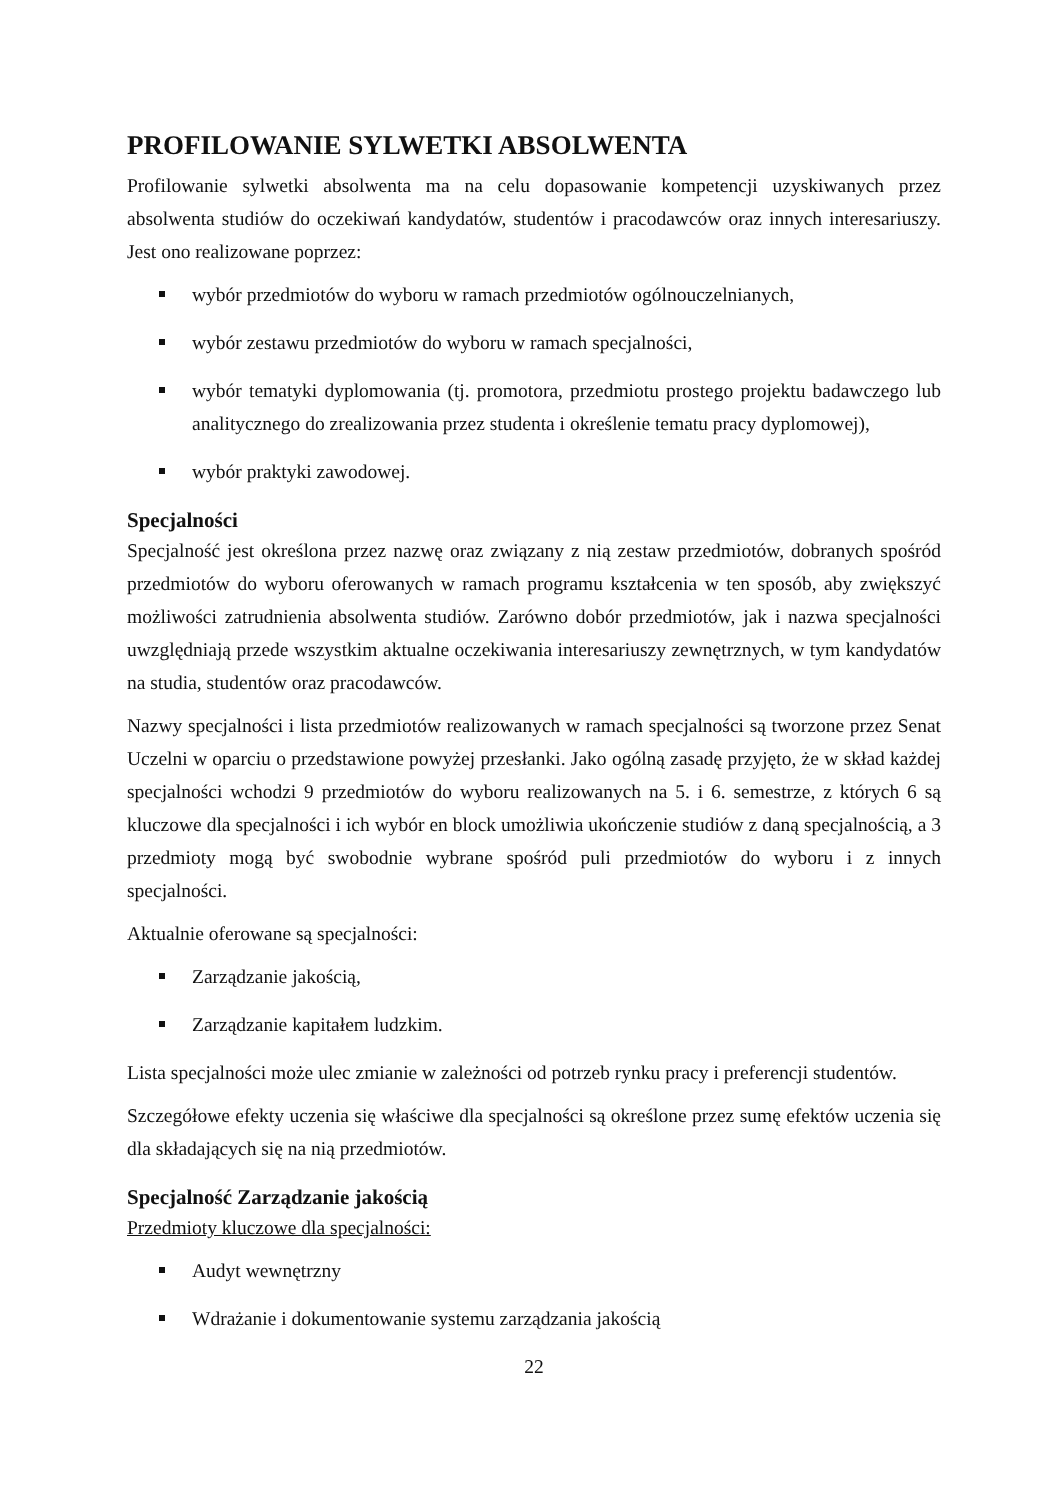PROFILOWANIE SYLWETKI ABSOLWENTA
Profilowanie sylwetki absolwenta ma na celu dopasowanie kompetencji uzyskiwanych przez absolwenta studiów do oczekiwań kandydatów, studentów i pracodawców oraz innych interesariuszy. Jest ono realizowane poprzez:
wybór przedmiotów do wyboru w ramach przedmiotów ogólnouczelnianych,
wybór zestawu przedmiotów do wyboru w ramach specjalności,
wybór tematyki dyplomowania (tj. promotora, przedmiotu prostego projektu badawczego lub analitycznego do zrealizowania przez studenta i określenie tematu pracy dyplomowej),
wybór praktyki zawodowej.
Specjalności
Specjalność jest określona przez nazwę oraz związany z nią zestaw przedmiotów, dobranych spośród przedmiotów do wyboru oferowanych w ramach programu kształcenia w ten sposób, aby zwiększyć możliwości zatrudnienia absolwenta studiów. Zarówno dobór przedmiotów, jak i nazwa specjalności uwzględniają przede wszystkim aktualne oczekiwania interesariuszy zewnętrznych, w tym kandydatów na studia, studentów oraz pracodawców.
Nazwy specjalności i lista przedmiotów realizowanych w ramach specjalności są tworzone przez Senat Uczelni w oparciu o przedstawione powyżej przesłanki. Jako ogólną zasadę przyjęto, że w skład każdej specjalności wchodzi 9 przedmiotów do wyboru realizowanych na 5. i 6. semestrze, z których 6 są kluczowe dla specjalności i ich wybór en block umożliwia ukończenie studiów z daną specjalnością, a 3 przedmioty mogą być swobodnie wybrane spośród puli przedmiotów do wyboru i z innych specjalności.
Aktualnie oferowane są specjalności:
Zarządzanie jakością,
Zarządzanie kapitałem ludzkim.
Lista specjalności może ulec zmianie w zależności od potrzeb rynku pracy i preferencji studentów.
Szczegółowe efekty uczenia się właściwe dla specjalności są określone przez sumę efektów uczenia się dla składających się na nią przedmiotów.
Specjalność Zarządzanie jakością
Przedmioty kluczowe dla specjalności:
Audyt wewnętrzny
Wdrażanie i dokumentowanie systemu zarządzania jakością
22